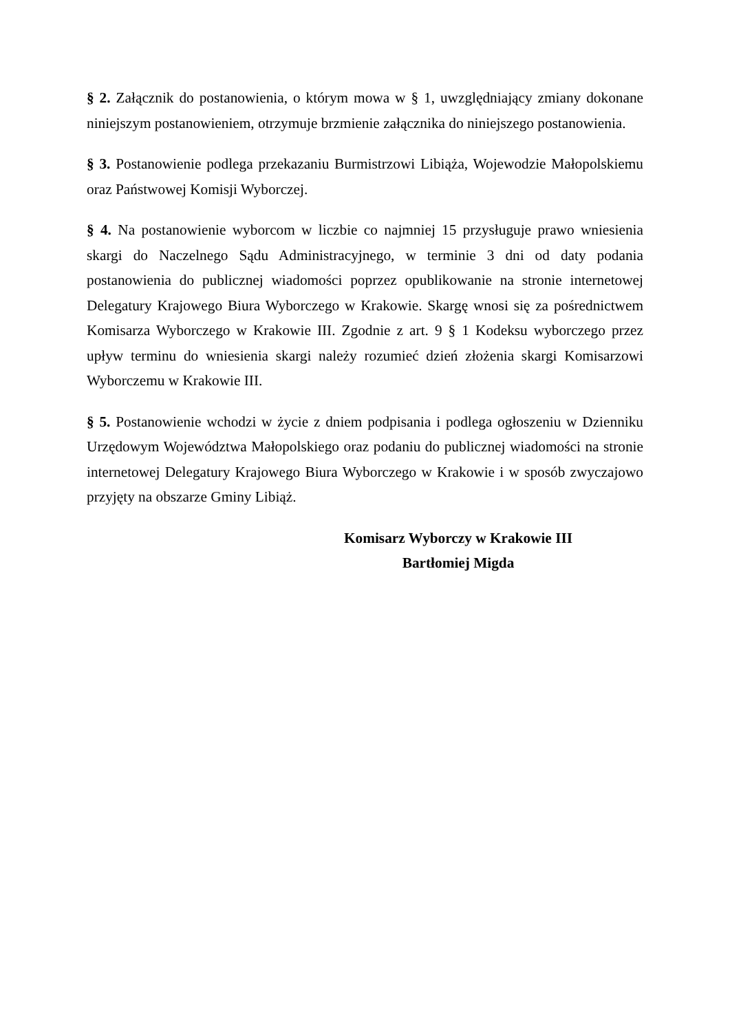§ 2. Załącznik do postanowienia, o którym mowa w § 1, uwzględniający zmiany dokonane niniejszym postanowieniem, otrzymuje brzmienie załącznika do niniejszego postanowienia.
§ 3. Postanowienie podlega przekazaniu Burmistrzowi Libiąża, Wojewodzie Małopolskiemu oraz Państwowej Komisji Wyborczej.
§ 4. Na postanowienie wyborcom w liczbie co najmniej 15 przysługuje prawo wniesienia skargi do Naczelnego Sądu Administracyjnego, w terminie 3 dni od daty podania postanowienia do publicznej wiadomości poprzez opublikowanie na stronie internetowej Delegatury Krajowego Biura Wyborczego w Krakowie. Skargę wnosi się za pośrednictwem Komisarza Wyborczego w Krakowie III. Zgodnie z art. 9 § 1 Kodeksu wyborczego przez upływ terminu do wniesienia skargi należy rozumieć dzień złożenia skargi Komisarzowi Wyborczemu w Krakowie III.
§ 5. Postanowienie wchodzi w życie z dniem podpisania i podlega ogłoszeniu w Dzienniku Urzędowym Województwa Małopolskiego oraz podaniu do publicznej wiadomości na stronie internetowej Delegatury Krajowego Biura Wyborczego w Krakowie i w sposób zwyczajowo przyjęty na obszarze Gminy Libiąż.
Komisarz Wyborczy w Krakowie III
Bartłomiej Migda